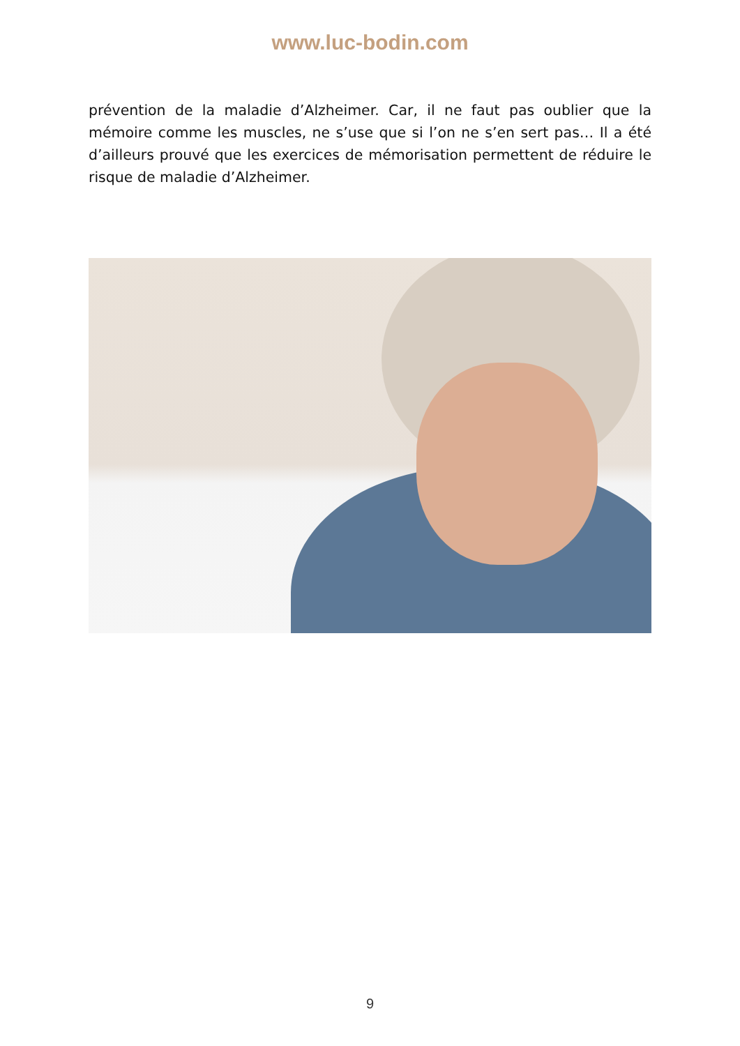www.luc-bodin.com
prévention de la maladie d’Alzheimer. Car, il ne faut pas oublier que la mémoire comme les muscles, ne s’use que si l’on ne s’en sert pas… Il a été d’ailleurs prouvé que les exercices de mémorisation permettent de réduire le risque de maladie d’Alzheimer.
9